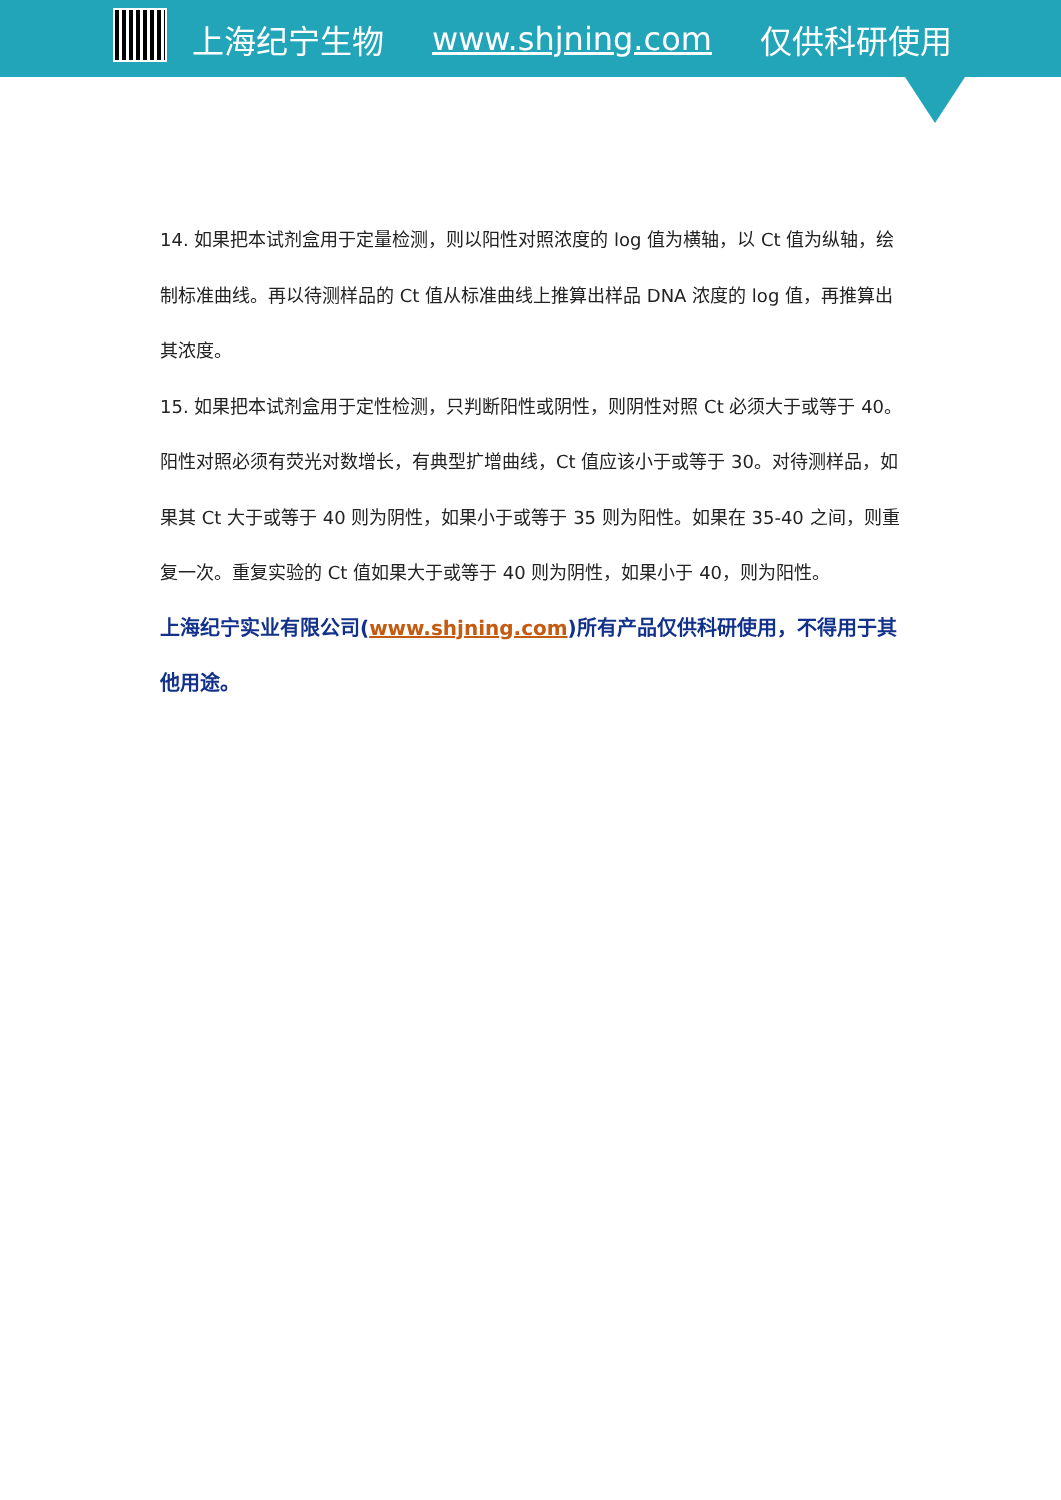上海纪宁生物 www.shjning.com 仅供科研使用
14. 如果把本试剂盒用于定量检测，则以阳性对照浓度的 log 值为横轴，以 Ct 值为纵轴，绘制标准曲线。再以待测样品的 Ct 值从标准曲线上推算出样品 DNA 浓度的 log 值，再推算出其浓度。
15. 如果把本试剂盒用于定性检测，只判断阳性或阴性，则阴性对照 Ct 必须大于或等于 40。阳性对照必须有荧光对数增长，有典型扩增曲线，Ct 值应该小于或等于 30。对待测样品，如果其 Ct 大于或等于 40 则为阴性，如果小于或等于 35 则为阳性。如果在 35-40 之间，则重复一次。重复实验的 Ct 值如果大于或等于 40 则为阴性，如果小于 40，则为阳性。
上海纪宁实业有限公司(www.shjning.com)所有产品仅供科研使用，不得用于其他用途。